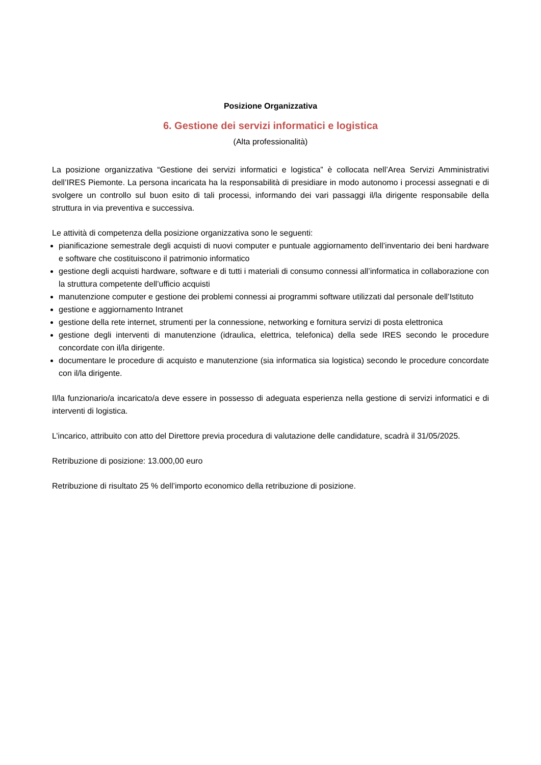Posizione Organizzativa
6. Gestione dei servizi informatici e logistica
(Alta professionalità)
La posizione organizzativa “Gestione dei servizi informatici e logistica” è collocata nell’Area Servizi Amministrativi dell’IRES Piemonte. La persona incaricata ha la responsabilità di presidiare in modo autonomo i processi assegnati e di svolgere un controllo sul buon esito di tali processi, informando dei vari passaggi il/la dirigente responsabile della struttura in via preventiva e successiva.
Le attività di competenza della posizione organizzativa sono le seguenti:
pianificazione semestrale degli acquisti di nuovi computer e puntuale aggiornamento dell’inventario dei beni hardware e software che costituiscono il patrimonio informatico
gestione degli acquisti hardware, software e di tutti i materiali di consumo connessi all’informatica in collaborazione con la struttura competente dell’ufficio acquisti
manutenzione computer e gestione dei problemi connessi ai programmi software utilizzati dal personale dell’Istituto
gestione e aggiornamento Intranet
gestione della rete internet, strumenti per la connessione, networking e fornitura servizi di posta elettronica
gestione degli interventi di manutenzione (idraulica, elettrica, telefonica) della sede IRES secondo le procedure concordate con il/la dirigente.
documentare le procedure di acquisto e manutenzione (sia informatica sia logistica) secondo le procedure concordate con il/la dirigente.
Il/la funzionario/a incaricato/a deve essere in possesso di adeguata esperienza nella gestione di servizi informatici e di interventi di logistica.
L’incarico, attribuito con atto del Direttore previa procedura di valutazione delle candidature, scadrà il 31/05/2025.
Retribuzione di posizione: 13.000,00 euro
Retribuzione di risultato 25 % dell’importo economico della retribuzione di posizione.